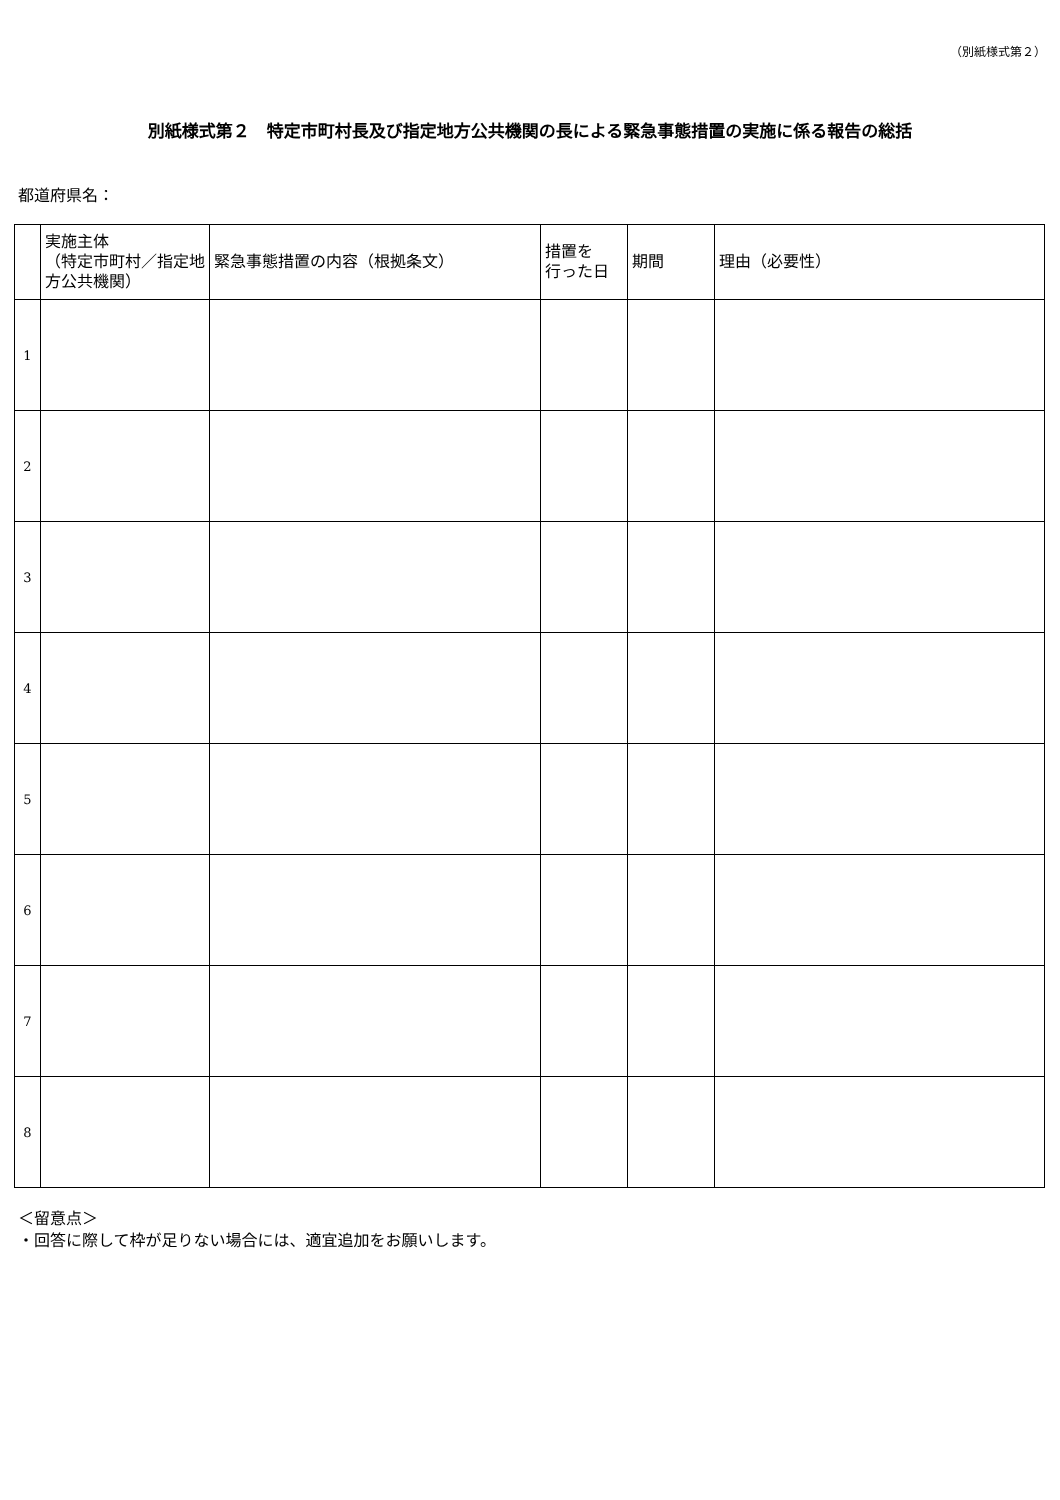（別紙様式第２）
別紙様式第２　特定市町村長及び指定地方公共機関の長による緊急事態措置の実施に係る報告の総括
都道府県名：
| | 実施主体 （特定市町村／指定地方公共機関） | 緊急事態措置の内容（根拠条文） | 措置を 行った日 | 期間 | 理由（必要性） |
| --- | --- | --- | --- | --- | --- |
| 1 | | | | | |
| 2 | | | | | |
| 3 | | | | | |
| 4 | | | | | |
| 5 | | | | | |
| 6 | | | | | |
| 7 | | | | | |
| 8 | | | | | |
＜留意点＞
・回答に際して枠が足りない場合には、適宜追加をお願いします。